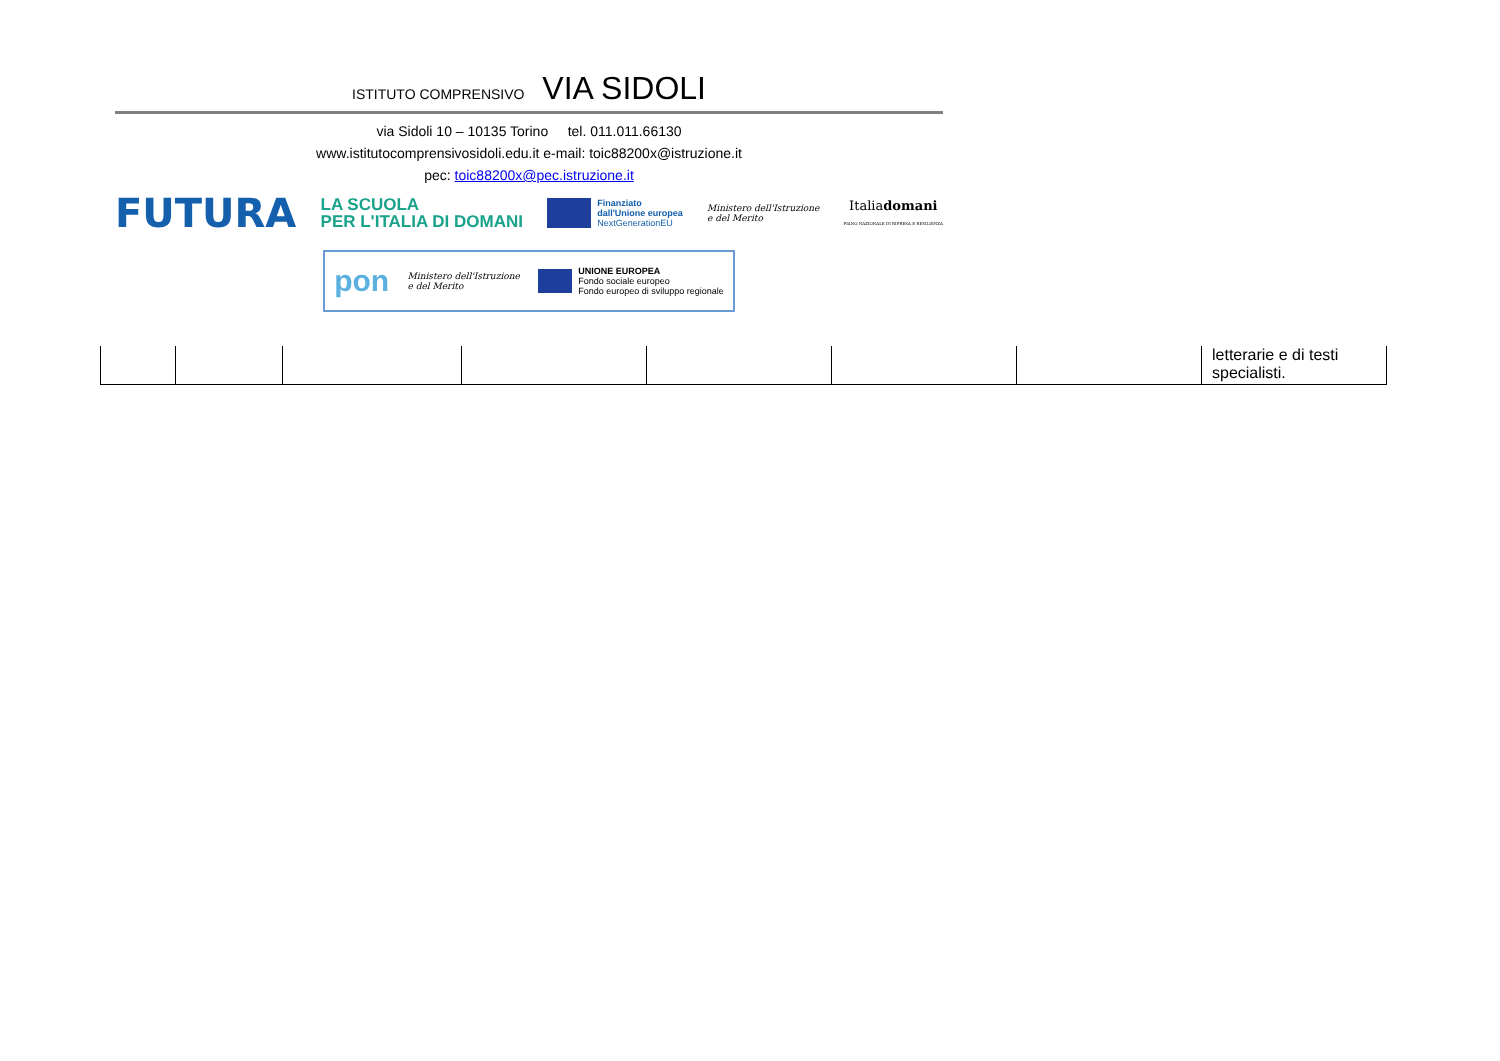ISTITUTO COMPRENSIVO VIA SIDOLI
via Sidoli 10 – 10135 Torino tel. 011.011.66130
www.istitutocomprensivosidoli.edu.it e-mail: toic88200x@istruzione.it
pec: toic88200x@pec.istruzione.it
FUTURA
LA SCUOLA
PER L'ITALIA DI DOMANI
Finanziato
dall'Unione europea
NextGenerationEU
Ministero dell'Istruzione
e del Merito
Italiadomani
PIANO NAZIONALE DI RIPRESA E RESILIENZA
pon
Ministero dell'Istruzione
e del Merito
UNIONE EUROPEA
Fondo sociale europeo
Fondo europeo di sviluppo regionale
| | | | | | | | letterarie e di testi specialisti. |